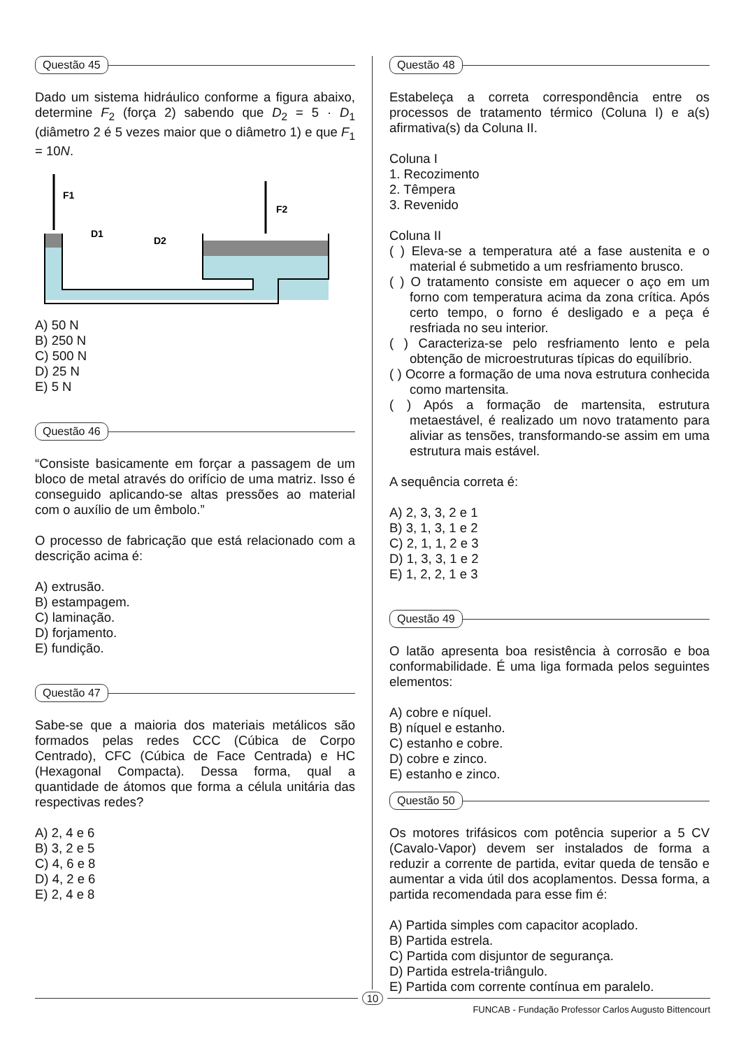Questão 45
Dado um sistema hidráulico conforme a figura abaixo, determine F<sub>2</sub> (força 2) sabendo que D<sub>2</sub> = 5 · D<sub>1</sub> (diâmetro 2 é 5 vezes maior que o diâmetro 1) e que F<sub>1</sub> = 10N.
F1
F2
D1
D2
A) 50 N
B) 250 N
C) 500 N
D) 25 N
E) 5 N
Questão 46
“Consiste basicamente em forçar a passagem de um bloco de metal através do orifício de uma matriz. Isso é conseguido aplicando-se altas pressões ao material com o auxílio de um êmbolo.”
O processo de fabricação que está relacionado com a descrição acima é:
A) extrusão.
B) estampagem.
C) laminação.
D) forjamento.
E) fundição.
Questão 47
Sabe-se que a maioria dos materiais metálicos são formados pelas redes CCC (Cúbica de Corpo Centrado), CFC (Cúbica de Face Centrada) e HC (Hexagonal Compacta). Dessa forma, qual a quantidade de átomos que forma a célula unitária das respectivas redes?
A) 2, 4 e 6
B) 3, 2 e 5
C) 4, 6 e 8
D) 4, 2 e 6
E) 2, 4 e 8
Questão 48
Estabeleça a correta correspondência entre os processos de tratamento térmico (Coluna I) e a(s) afirmativa(s) da Coluna II.
Coluna I
1. Recozimento
2. Têmpera
3. Revenido
Coluna II
( ) Eleva-se a temperatura até a fase austenita e o material é submetido a um resfriamento brusco.
( ) O tratamento consiste em aquecer o aço em um forno com temperatura acima da zona crítica. Após certo tempo, o forno é desligado e a peça é resfriada no seu interior.
( ) Caracteriza-se pelo resfriamento lento e pela obtenção de microestruturas típicas do equilíbrio.
( ) Ocorre a formação de uma nova estrutura conhecida como martensita.
( ) Após a formação de martensita, estrutura metaestável, é realizado um novo tratamento para aliviar as tensões, transformando-se assim em uma estrutura mais estável.
A sequência correta é:
A) 2, 3, 3, 2 e 1
B) 3, 1, 3, 1 e 2
C) 2, 1, 1, 2 e 3
D) 1, 3, 3, 1 e 2
E) 1, 2, 2, 1 e 3
Questão 49
O latão apresenta boa resistência à corrosão e boa conformabilidade. É uma liga formada pelos seguintes elementos:
A) cobre e níquel.
B) níquel e estanho.
C) estanho e cobre.
D) cobre e zinco.
E) estanho e zinco.
Questão 50
Os motores trifásicos com potência superior a 5 CV (Cavalo-Vapor) devem ser instalados de forma a reduzir a corrente de partida, evitar queda de tensão e aumentar a vida útil dos acoplamentos. Dessa forma, a partida recomendada para esse fim é:
A) Partida simples com capacitor acoplado.
B) Partida estrela.
C) Partida com disjuntor de segurança.
D) Partida estrela-triângulo.
E) Partida com corrente contínua em paralelo.
10
FUNCAB - Fundação Professor Carlos Augusto Bittencourt